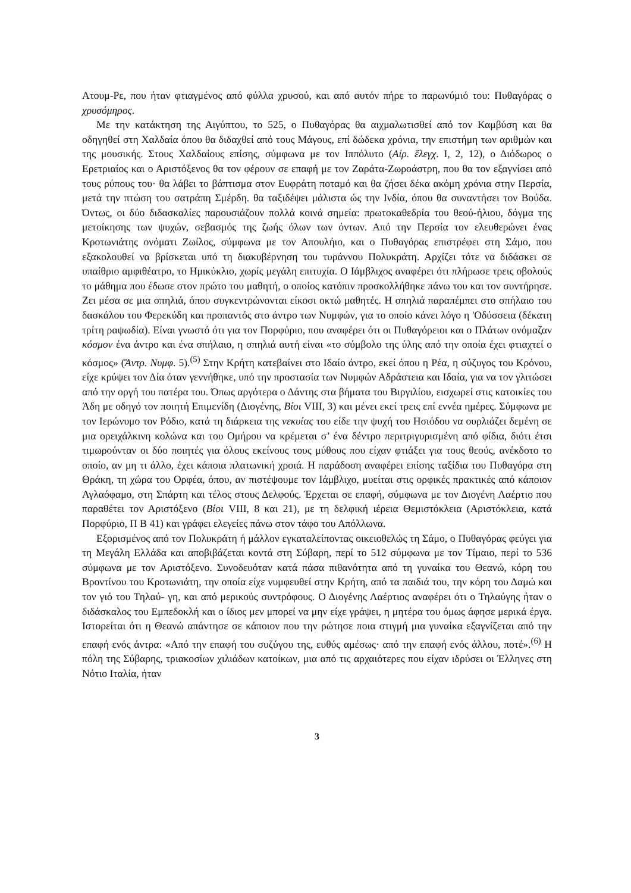Ατουμ-Ρε, που ήταν φτιαγμένος από φύλλα χρυσού, και από αυτόν πήρε το παρωνύμιό του: Πυθαγόρας ο χρυσόμηρος.
Με την κατάκτηση της Αιγύπτου, το 525, ο Πυθαγόρας θα αιχμαλωτισθεί από τον Καμβύση και θα οδηγηθεί στη Χαλδαία όπου θα διδαχθεί από τους Μάγους, επί δώδεκα χρόνια, την επιστήμη των αριθμών και της μουσικής. Στους Χαλδαίους επίσης, σύμφωνα με τον Ιππόλυτο (Αἰρ. ἔλεγχ. I, 2, 12), ο Διόδωρος ο Ερετριαίος και ο Αριστόξενος θα τον φέρουν σε επαφή με τον Ζαράτα-Ζωροάστρη, που θα τον εξαγνίσει από τους ρύπους του· θα λάβει το βάπτισμα στον Ευφράτη ποταμό και θα ζήσει δέκα ακόμη χρόνια στην Περσία, μετά την πτώση του σατράπη Σμέρδη. θα ταξιδέψει μάλιστα ώς την Ινδία, όπου θα συναντήσει τον Βούδα. Όντως, οι δύο διδασκαλίες παρουσιάζουν πολλά κοινά σημεία: πρωτοκαθεδρία του θεού-ήλιου, δόγμα της μετοίκησης των ψυχών, σεβασμός της ζωής όλων των όντων. Από την Περσία τον ελευθερώνει ένας Κροτωνιάτης ονόματι Ζωίλος, σύμφωνα με τον Απουλήιο, και ο Πυθαγόρας επιστρέφει στη Σάμο, που εξακολουθεί να βρίσκεται υπό τη διακυβέρνηση του τυράννου Πολυκράτη. Αρχίζει τότε να διδάσκει σε υπαίθριο αμφιθέατρο, το Ημικύκλιο, χωρίς μεγάλη επιτυχία. Ο Ιάμβλιχος αναφέρει ότι πλήρωσε τρεις οβολούς το μάθημα που έδωσε στον πρώτο του μαθητή, ο οποίος κατόπιν προσκολλήθηκε πάνω του και τον συντήρησε. Ζει μέσα σε μια σπηλιά, όπου συγκεντρώνονται είκοσι οκτώ μαθητές. Η σπηλιά παραπέμπει στο σπήλαιο του δασκάλου του Φερεκύδη και προπαντός στο άντρο των Νυμφών, για το οποίο κάνει λόγο η 'Οδύσσεια (δέκατη τρίτη ραψωδία). Είναι γνωστό ότι για τον Πορφύριο, που αναφέρει ότι οι Πυθαγόρειοι και ο Πλάτων ονόμαζαν κόσμον ένα άντρο και ένα σπήλαιο, η σπηλιά αυτή είναι «το σύμβολο της ύλης από την οποία έχει φτιαχτεί ο κόσμος» (Ἄντρ. Νυμφ. 5).<sup>(5)</sup> Στην Κρήτη κατεβαίνει στο Ιδαίο άντρο, εκεί όπου η Ρέα, η σύζυγος του Κρόνου, είχε κρύψει τον Δία όταν γεννήθηκε, υπό την προστασία των Νυμφών Αδράστεια και Ιδαία, για να τον γλιτώσει από την οργή του πατέρα του. Όπως αργότερα ο Δάντης στα βήματα του Βιργιλίου, εισχωρεί στις κατοικίες του Άδη με οδηγό τον ποιητή Επιμενίδη (Διογένης, Βίοι VIII, 3) και μένει εκεί τρεις επί εννέα ημέρες. Σύμφωνα με τον Ιερώνυμο τον Ρόδιο, κατά τη διάρκεια της νεκυίας του είδε την ψυχή του Ησιόδου να ουρλιάζει δεμένη σε μια ορειχάλκινη κολώνα και του Ομήρου να κρέμεται σ’ ένα δέντρο περιτριγυρισμένη από φίδια, διότι έτσι τιμωρούνταν οι δύο ποιητές για όλους εκείνους τους μύθους που είχαν φτιάξει για τους θεούς, ανέκδοτο το οποίο, αν μη τι άλλο, έχει κάποια πλατωνική χροιά. Η παράδοση αναφέρει επίσης ταξίδια του Πυθαγόρα στη Θράκη, τη χώρα του Ορφέα, όπου, αν πιστέψουμε τον Ιάμβλιχο, μυείται στις ορφικές πρακτικές από κάποιον Αγλαόφαμο, στη Σπάρτη και τέλος στους Δελφούς. Έρχεται σε επαφή, σύμφωνα με τον Διογένη Λαέρτιο που παραθέτει τον Αριστόξενο (Βίοι VIII, 8 και 21), με τη δελφική ιέρεια Θεμιστόκλεια (Αριστόκλεια, κατά Πορφύριο, Π Β 41) και γράφει ελεγείες πάνω στον τάφο του Απόλλωνα.
Εξορισμένος από τον Πολυκράτη ή μάλλον εγκαταλείποντας οικειοθελώς τη Σάμο, ο Πυθαγόρας φεύγει για τη Μεγάλη Ελλάδα και αποβιβάζεται κοντά στη Σύβαρη, περί το 512 σύμφωνα με τον Τίμαιο, περί το 536 σύμφωνα με τον Αριστόξενο. Συνοδευόταν κατά πάσα πιθανότητα από τη γυναίκα του Θεανώ, κόρη του Βροντίνου του Κροτωνιάτη, την οποία είχε νυμφευθεί στην Κρήτη, από τα παιδιά του, την κόρη του Δαμώ και τον γιό του Τηλαύ- γη, και από μερικούς συντρόφους. Ο Διογένης Λαέρτιος αναφέρει ότι ο Τηλαύγης ήταν ο διδάσκαλος του Εμπεδοκλή και ο ίδιος μεν μπορεί να μην είχε γράψει, η μητέρα του όμως άφησε μερικά έργα. Ιστορείται ότι η Θεανώ απάντησε σε κάποιον που την ρώτησε ποια στιγμή μια γυναίκα εξαγνίζεται από την επαφή ενός άντρα: «Από την επαφή του συζύγου της, ευθύς αμέσως· από την επαφή ενός άλλου, ποτέ».<sup>(6)</sup> Η πόλη της Σύβαρης, τριακοσίων χιλιάδων κατοίκων, μια από τις αρχαιότερες που είχαν ιδρύσει οι Έλληνες στη Νότιο Ιταλία, ήταν
3